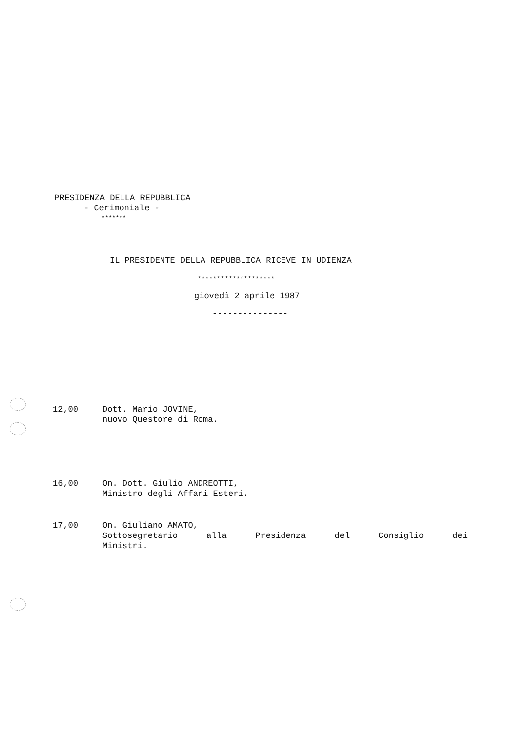PRESIDENZA DELLA REPUBBLICA
- Cerimoniale -
*******
IL PRESIDENTE DELLA REPUBBLICA RICEVE IN UDIENZA
********************
giovedì 2 aprile 1987
---------------
12,00 Dott. Mario JOVINE,
nuovo Questore di Roma.
16,00 On. Dott. Giulio ANDREOTTI,
Ministro degli Affari Esteri.
17,00 On. Giuliano AMATO,
Sottosegretario alla Presidenza del Consiglio dei
Ministri.